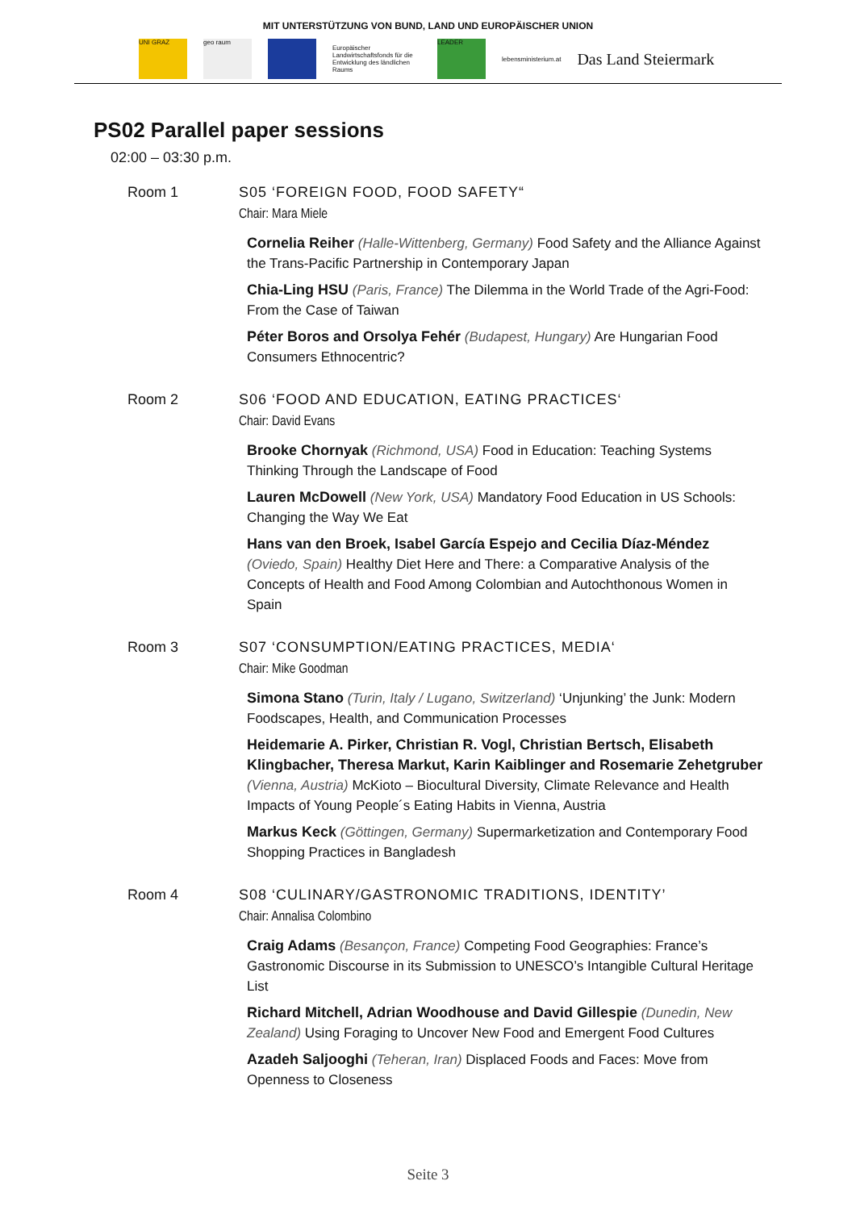MIT UNTERSTÜTZUNG VON BUND, LAND UND EUROPÄISCHER UNION
UNI GRAZ geo raum
Europäischer Landwirtschaftsfonds für die Entwicklung des ländlichen Raums
LEADER
lebensministerium.at
Das Land Steiermark
PS02 Parallel paper sessions
02:00 – 03:30 p.m.
Room 1 S05 ‘FOREIGN FOOD, FOOD SAFETY“
Chair: Mara Miele
Cornelia Reiher (Halle-Wittenberg, Germany) Food Safety and the Alliance Against the Trans-Pacific Partnership in Contemporary Japan
Chia-Ling HSU (Paris, France) The Dilemma in the World Trade of the Agri-Food: From the Case of Taiwan
Péter Boros and Orsolya Fehér (Budapest, Hungary) Are Hungarian Food Consumers Ethnocentric?
Room 2 S06 ‘FOOD AND EDUCATION, EATING PRACTICES‘
Chair: David Evans
Brooke Chornyak (Richmond, USA) Food in Education: Teaching Systems Thinking Through the Landscape of Food
Lauren McDowell (New York, USA) Mandatory Food Education in US Schools: Changing the Way We Eat
Hans van den Broek, Isabel García Espejo and Cecilia Díaz-Méndez (Oviedo, Spain) Healthy Diet Here and There: a Comparative Analysis of the Concepts of Health and Food Among Colombian and Autochthonous Women in Spain
Room 3 S07 ‘CONSUMPTION/EATING PRACTICES, MEDIA‘
Chair: Mike Goodman
Simona Stano (Turin, Italy / Lugano, Switzerland) ‘Unjunking’ the Junk: Modern Foodscapes, Health, and Communication Processes
Heidemarie A. Pirker, Christian R. Vogl, Christian Bertsch, Elisabeth Klingbacher, Theresa Markut, Karin Kaiblinger and Rosemarie Zehetgruber (Vienna, Austria) McKioto – Biocultural Diversity, Climate Relevance and Health Impacts of Young People´s Eating Habits in Vienna, Austria
Markus Keck (Göttingen, Germany) Supermarketization and Contemporary Food Shopping Practices in Bangladesh
Room 4 S08 ‘CULINARY/GASTRONOMIC TRADITIONS, IDENTITY’
Chair: Annalisa Colombino
Craig Adams (Besançon, France) Competing Food Geographies: France’s Gastronomic Discourse in its Submission to UNESCO’s Intangible Cultural Heritage List
Richard Mitchell, Adrian Woodhouse and David Gillespie (Dunedin, New Zealand) Using Foraging to Uncover New Food and Emergent Food Cultures
Azadeh Saljooghi (Teheran, Iran) Displaced Foods and Faces: Move from Openness to Closeness
Seite 3